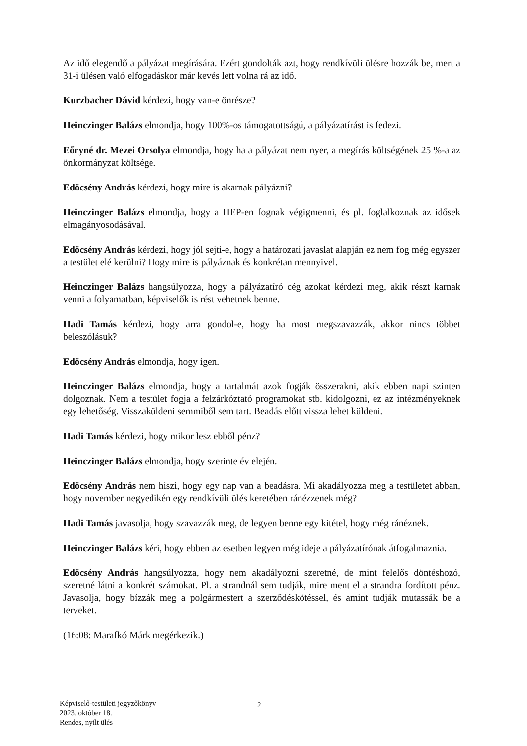Az idő elegendő a pályázat megírására. Ezért gondolták azt, hogy rendkívüli ülésre hozzák be, mert a 31-i ülésen való elfogadáskor már kevés lett volna rá az idő.
Kurzbacher Dávid kérdezi, hogy van-e önrésze?
Heinczinger Balázs elmondja, hogy 100%-os támogatottságú, a pályázatírást is fedezi.
Eőryné dr. Mezei Orsolya elmondja, hogy ha a pályázat nem nyer, a megírás költségének 25 %-a az önkormányzat költsége.
Edöcsény András kérdezi, hogy mire is akarnak pályázni?
Heinczinger Balázs elmondja, hogy a HEP-en fognak végigmenni, és pl. foglalkoznak az idősek elmagányosodásával.
Edöcsény András kérdezi, hogy jól sejti-e, hogy a határozati javaslat alapján ez nem fog még egyszer a testület elé kerülni? Hogy mire is pályáznak és konkrétan mennyivel.
Heinczinger Balázs hangsúlyozza, hogy a pályázatíró cég azokat kérdezi meg, akik részt karnak venni a folyamatban, képviselők is rést vehetnek benne.
Hadi Tamás kérdezi, hogy arra gondol-e, hogy ha most megszavazzák, akkor nincs többet beleszólásuk?
Edöcsény András elmondja, hogy igen.
Heinczinger Balázs elmondja, hogy a tartalmát azok fogják összerakni, akik ebben napi szinten dolgoznak. Nem a testület fogja a felzárkóztató programokat stb. kidolgozni, ez az intézményeknek egy lehetőség. Visszaküldeni semmiből sem tart. Beadás előtt vissza lehet küldeni.
Hadi Tamás kérdezi, hogy mikor lesz ebből pénz?
Heinczinger Balázs elmondja, hogy szerinte év elején.
Edöcsény András nem hiszi, hogy egy nap van a beadásra. Mi akadályozza meg a testületet abban, hogy november negyedikén egy rendkívüli ülés keretében ránézzenek még?
Hadi Tamás javasolja, hogy szavazzák meg, de legyen benne egy kitétel, hogy még ránéznek.
Heinczinger Balázs kéri, hogy ebben az esetben legyen még ideje a pályázatírónak átfogalmaznia.
Edöcsény András hangsúlyozza, hogy nem akadályozni szeretné, de mint felelős döntéshozó, szeretné látni a konkrét számokat. Pl. a strandnál sem tudják, mire ment el a strandra fordított pénz. Javasolja, hogy bízzák meg a polgármestert a szerződéskötéssel, és amint tudják mutassák be a terveket.
(16:08: Marafkó Márk megérkezik.)
Képviselő-testületi jegyzőkönyv
2023. október 18.
Rendes, nyílt ülés
2